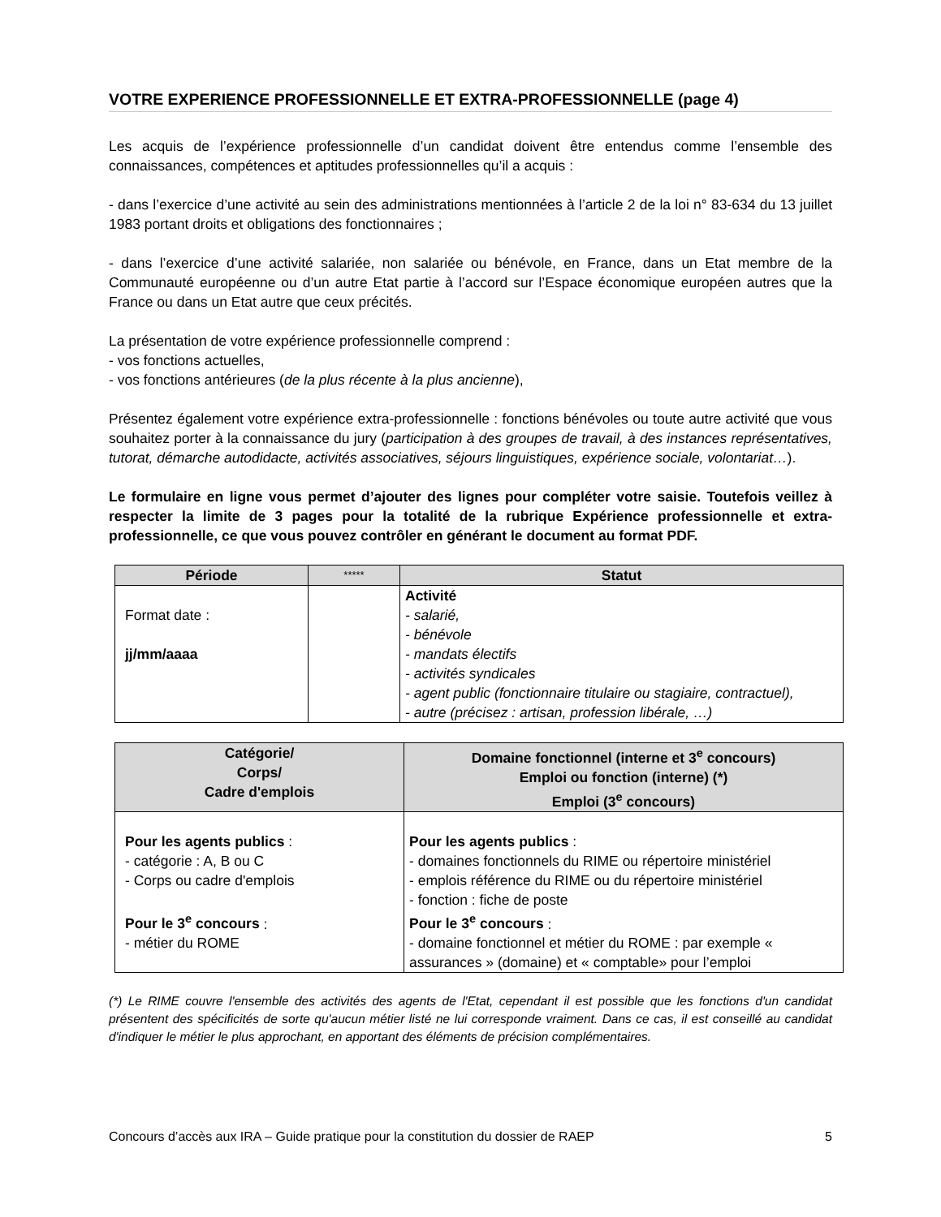VOTRE EXPERIENCE PROFESSIONNELLE ET EXTRA-PROFESSIONNELLE (page 4)
Les acquis de l’expérience professionnelle d’un candidat doivent être entendus comme l’ensemble des connaissances, compétences et aptitudes professionnelles qu’il a acquis :
- dans l’exercice d’une activité au sein des administrations mentionnées à l’article 2 de la loi n° 83-634 du 13 juillet 1983 portant droits et obligations des fonctionnaires ;
- dans l’exercice d’une activité salariée, non salariée ou bénévole, en France, dans un Etat membre de la Communauté européenne ou d’un autre Etat partie à l’accord sur l’Espace économique européen autres que la France ou dans un Etat autre que ceux précités.
La présentation de votre expérience professionnelle comprend :
- vos fonctions actuelles,
- vos fonctions antérieures (de la plus récente à la plus ancienne),
Présentez également votre expérience extra-professionnelle : fonctions bénévoles ou toute autre activité que vous souhaitez porter à la connaissance du jury (participation à des groupes de travail, à des instances représentatives, tutorat, démarche autodidacte, activités associatives, séjours linguistiques, expérience sociale, volontariat…).
Le formulaire en ligne vous permet d’ajouter des lignes pour compléter votre saisie. Toutefois veillez à respecter la limite de 3 pages pour la totalité de la rubrique Expérience professionnelle et extra-professionnelle, ce que vous pouvez contrôler en générant le document au format PDF.
| Période | ***** | Statut |
| --- | --- | --- |
| Format date : jj/mm/aaaa | | Activité - salarié, - bénévole - mandats électifs - activités syndicales - agent public (fonctionnaire titulaire ou stagiaire, contractuel), - autre (précisez : artisan, profession libérale, …) |
| Catégorie/ Corps/ Cadre d'emplois | Domaine fonctionnel (interne et 3<sup>e</sup> concours) Emploi ou fonction (interne) (*) Emploi (3<sup>e</sup> concours) |
| --- | --- |
| Pour les agents publics : - catégorie : A, B ou C - Corps ou cadre d'emplois Pour le 3<sup>e</sup> concours : - métier du ROME | Pour les agents publics : - domaines fonctionnels du RIME ou répertoire ministériel - emplois référence du RIME ou du répertoire ministériel - fonction : fiche de poste Pour le 3<sup>e</sup> concours : - domaine fonctionnel et métier du ROME : par exemple « assurances » (domaine) et « comptable» pour l’emploi |
(*) Le RIME couvre l'ensemble des activités des agents de l'Etat, cependant il est possible que les fonctions d'un candidat présentent des spécificités de sorte qu'aucun métier listé ne lui corresponde vraiment. Dans ce cas, il est conseillé au candidat d'indiquer le métier le plus approchant, en apportant des éléments de précision complémentaires.
Concours d’accès aux IRA – Guide pratique pour la constitution du dossier de RAEP 5